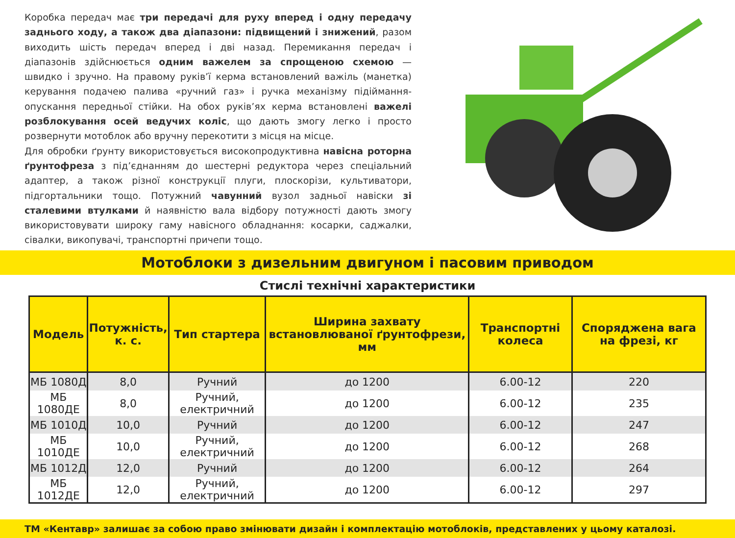Коробка передач має три передачі для руху вперед і одну передачу заднього ходу, а також два діапазони: підвищений і знижений, разом виходить шість передач вперед і дві назад. Перемикання передач і діапазонів здійснюється одним важелем за спрощеною схемою — швидко і зручно. На правому руків’ї керма встановлений важіль (манетка) керування подачею палива «ручний газ» і ручка механізму підіймання-опускання передньої стійки. На обох руків’ях керма встановлені важелі розблокування осей ведучих коліс, що дають змогу легко і просто розвернути мотоблок або вручну перекотити з місця на місце.
Для обробки ґрунту використовується високопродуктивна навісна роторна ґрунтофреза з під’єднанням до шестерні редуктора через спеціальний адаптер, а також різної конструкції плуги, плоскорізи, культиватори, підгортальники тощо. Потужний чавунний вузол задньої навіски зі сталевими втулками й наявністю вала відбору потужності дають змогу використовувати широку гаму навісного обладнання: косарки, саджалки, сівалки, викопувачі, транспортні причепи тощо.
Мотоблоки з дизельним двигуном і пасовим приводом
Стислі технічні характеристики
| Модель | Потужність, к. с. | Тип стартера | Ширина захвату встановлюваної ґрунтофрези, мм | Транспортні колеса | Споряджена вага на фрезі, кг |
| --- | --- | --- | --- | --- | --- |
| МБ 1080Д | 8,0 | Ручний | до 1200 | 6.00-12 | 220 |
| МБ 1080ДЕ | 8,0 | Ручний, електричний | до 1200 | 6.00-12 | 235 |
| МБ 1010Д | 10,0 | Ручний | до 1200 | 6.00-12 | 247 |
| МБ 1010ДЕ | 10,0 | Ручний, електричний | до 1200 | 6.00-12 | 268 |
| МБ 1012Д | 12,0 | Ручний | до 1200 | 6.00-12 | 264 |
| МБ 1012ДЕ | 12,0 | Ручний, електричний | до 1200 | 6.00-12 | 297 |
ТМ «Кентавр» залишає за собою право змінювати дизайн і комплектацію мотоблоків, представлених у цьому каталозі.